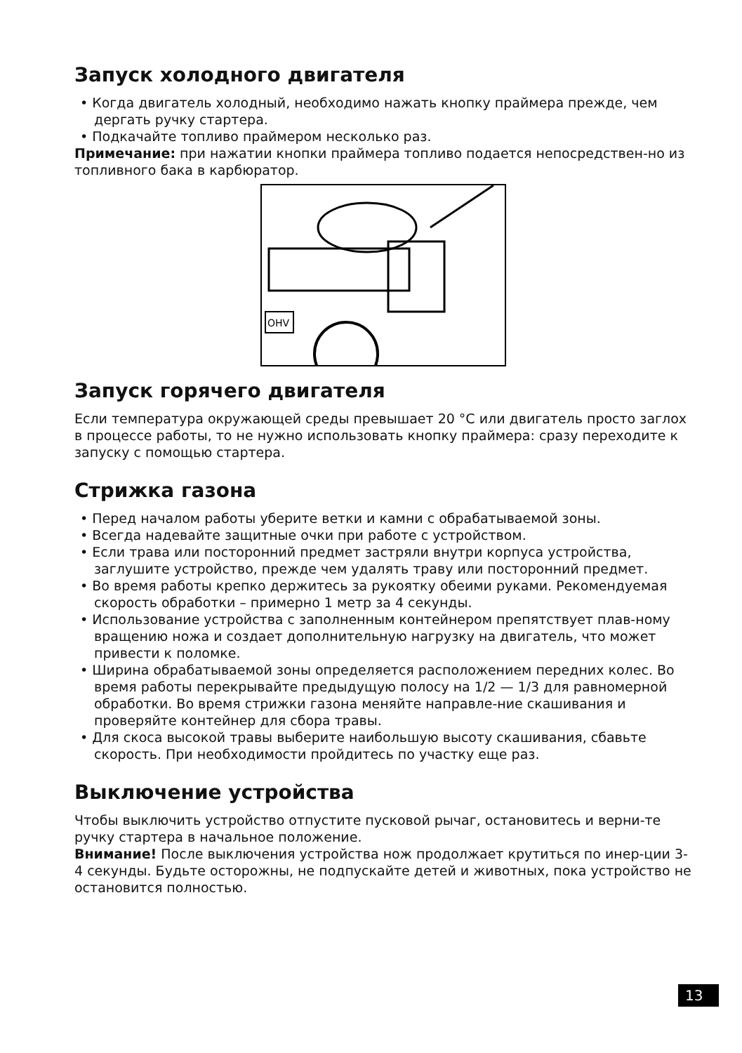Запуск холодного двигателя
• Когда двигатель холодный, необходимо нажать кнопку праймера прежде, чем дергать ручку стартера.
• Подкачайте топливо праймером несколько раз.
Примечание: при нажатии кнопки праймера топливо подается непосредствен-но из топливного бака в карбюратор.
OHV
Запуск горячего двигателя
Если температура окружающей среды превышает 20 °C или двигатель просто заглох в процессе работы, то не нужно использовать кнопку праймера: сразу переходите к запуску с помощью стартера.
Стрижка газона
• Перед началом работы уберите ветки и камни с обрабатываемой зоны.
• Всегда надевайте защитные очки при работе с устройством.
• Если трава или посторонний предмет застряли внутри корпуса устройства, заглушите устройство, прежде чем удалять траву или посторонний предмет.
• Во время работы крепко держитесь за рукоятку обеими руками. Рекомендуемая скорость обработки – примерно 1 метр за 4 секунды.
• Использование устройства с заполненным контейнером препятствует плав-ному вращению ножа и создает дополнительную нагрузку на двигатель, что может привести к поломке.
• Ширина обрабатываемой зоны определяется расположением передних колес. Во время работы перекрывайте предыдущую полосу на 1/2 — 1/3 для равномерной обработки. Во время стрижки газона меняйте направле-ние скашивания и проверяйте контейнер для сбора травы.
• Для скоса высокой травы выберите наибольшую высоту скашивания, сбавьте скорость. При необходимости пройдитесь по участку еще раз.
Выключение устройства
Чтобы выключить устройство отпустите пусковой рычаг, остановитесь и верни-те ручку стартера в начальное положение.
Внимание! После выключения устройства нож продолжает крутиться по инер-ции 3-4 секунды. Будьте осторожны, не подпускайте детей и животных, пока устройство не остановится полностью.
13